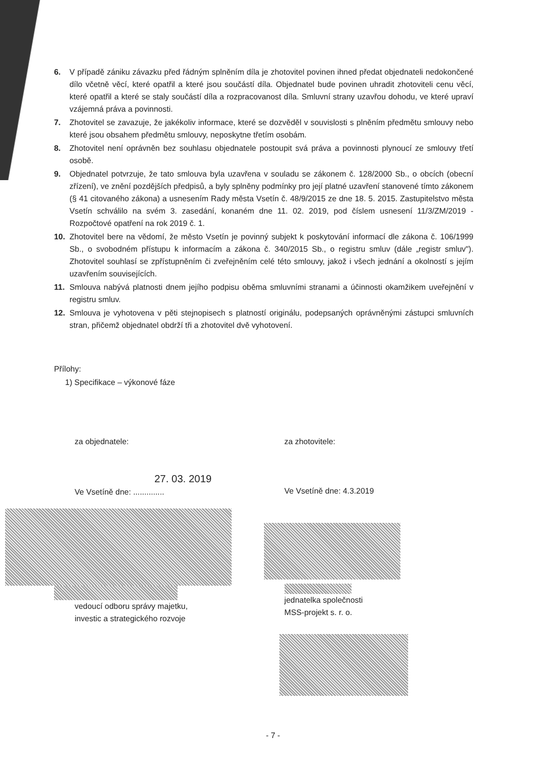6. V případě zániku závazku před řádným splněním díla je zhotovitel povinen ihned předat objednateli nedokončené dílo včetně věcí, které opatřil a které jsou součástí díla. Objednatel bude povinen uhradit zhotoviteli cenu věcí, které opatřil a které se staly součástí díla a rozpracovanost díla. Smluvní strany uzavřou dohodu, ve které upraví vzájemná práva a povinnosti.
7. Zhotovitel se zavazuje, že jakékoliv informace, které se dozvěděl v souvislosti s plněním předmětu smlouvy nebo které jsou obsahem předmětu smlouvy, neposkytne třetím osobám.
8. Zhotovitel není oprávněn bez souhlasu objednatele postoupit svá práva a povinnosti plynoucí ze smlouvy třetí osobě.
9. Objednatel potvrzuje, že tato smlouva byla uzavřena v souladu se zákonem č. 128/2000 Sb., o obcích (obecní zřízení), ve znění pozdějších předpisů, a byly splněny podmínky pro její platné uzavření stanovené tímto zákonem (§ 41 citovaného zákona) a usnesením Rady města Vsetín č. 48/9/2015 ze dne 18. 5. 2015. Zastupitelstvo města Vsetín schválilo na svém 3. zasedání, konaném dne 11. 02. 2019, pod číslem usnesení 11/3/ZM/2019 - Rozpočtové opatření na rok 2019 č. 1.
10. Zhotovitel bere na vědomí, že město Vsetín je povinný subjekt k poskytování informací dle zákona č. 106/1999 Sb., o svobodném přístupu k informacím a zákona č. 340/2015 Sb., o registru smluv (dále „registr smluv"). Zhotovitel souhlasí se zpřístupněním či zveřejněním celé této smlouvy, jakož i všech jednání a okolností s jejím uzavřením souvisejících.
11. Smlouva nabývá platnosti dnem jejího podpisu oběma smluvními stranami a účinnosti okamžikem uveřejnění v registru smluv.
12. Smlouva je vyhotovena v pěti stejnopisech s platností originálu, podepsaných oprávněnými zástupci smluvních stran, přičemž objednatel obdrží tři a zhotovitel dvě vyhotovení.
Přílohy:
1) Specifikace – výkonové fáze
za objednatele:
27. 03. 2019
Ve Vsetíně dne: ..............
vedoucí odboru správy majetku,
investic a strategického rozvoje
za zhotovitele:
Ve Vsetíně dne: 4.3.2019
jednatelka společnosti
MSS-projekt s. r. o.
- 7 -